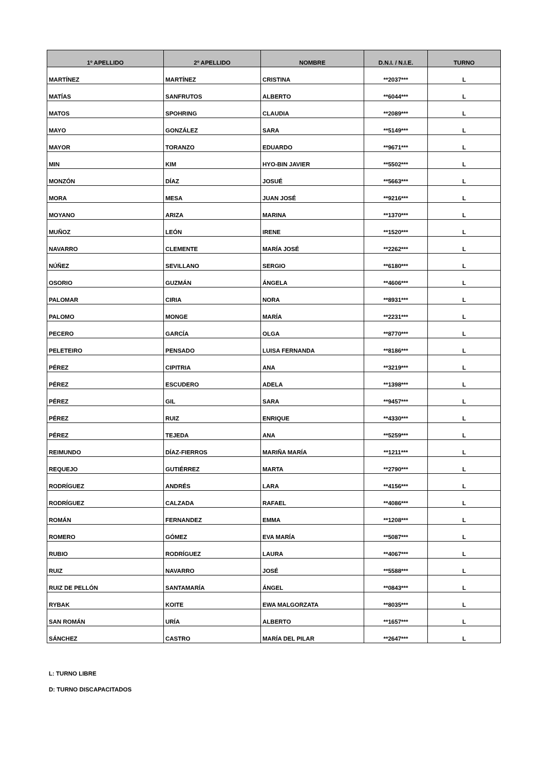| 1º APELLIDO | 2º APELLIDO | NOMBRE | D.N.I. / N.I.E. | TURNO |
| --- | --- | --- | --- | --- |
| MARTÍNEZ | MARTÍNEZ | CRISTINA | **2037*** | L |
| MATÍAS | SANFRUTOS | ALBERTO | **6044*** | L |
| MATOS | SPOHRING | CLAUDIA | **2089*** | L |
| MAYO | GONZÁLEZ | SARA | **5149*** | L |
| MAYOR | TORANZO | EDUARDO | **9671*** | L |
| MIN | KIM | HYO-BIN JAVIER | **5502*** | L |
| MONZÓN | DÍAZ | JOSUÉ | **5663*** | L |
| MORA | MESA | JUAN JOSÉ | **9216*** | L |
| MOYANO | ARIZA | MARINA | **1370*** | L |
| MUÑOZ | LEÓN | IRENE | **1520*** | L |
| NAVARRO | CLEMENTE | MARÍA JOSÉ | **2262*** | L |
| NÚÑEZ | SEVILLANO | SERGIO | **6180*** | L |
| OSORIO | GUZMÁN | ÁNGELA | **4606*** | L |
| PALOMAR | CIRIA | NORA | **8931*** | L |
| PALOMO | MONGE | MARÍA | **2231*** | L |
| PECERO | GARCÍA | OLGA | **8770*** | L |
| PELETEIRO | PENSADO | LUISA FERNANDA | **8186*** | L |
| PÉREZ | CIPITRIA | ANA | **3219*** | L |
| PÉREZ | ESCUDERO | ADELA | **1398*** | L |
| PÉREZ | GIL | SARA | **9457*** | L |
| PÉREZ | RUIZ | ENRIQUE | **4330*** | L |
| PÉREZ | TEJEDA | ANA | **5259*** | L |
| REIMUNDO | DÍAZ-FIERROS | MARIÑA MARÍA | **1211*** | L |
| REQUEJO | GUTIÉRREZ | MARTA | **2790*** | L |
| RODRÍGUEZ | ANDRÉS | LARA | **4156*** | L |
| RODRÍGUEZ | CALZADA | RAFAEL | **4086*** | L |
| ROMÁN | FERNANDEZ | EMMA | **1208*** | L |
| ROMERO | GÓMEZ | EVA MARÍA | **5087*** | L |
| RUBIO | RODRÍGUEZ | LAURA | **4067*** | L |
| RUIZ | NAVARRO | JOSÉ | **5588*** | L |
| RUIZ DE PELLÓN | SANTAMARÍA | ÁNGEL | **0843*** | L |
| RYBAK | KOITE | EWA MALGORZATA | **8035*** | L |
| SAN ROMÁN | URÍA | ALBERTO | **1657*** | L |
| SÁNCHEZ | CASTRO | MARÍA DEL PILAR | **2647*** | L |
L: TURNO LIBRE
D: TURNO DISCAPACITADOS